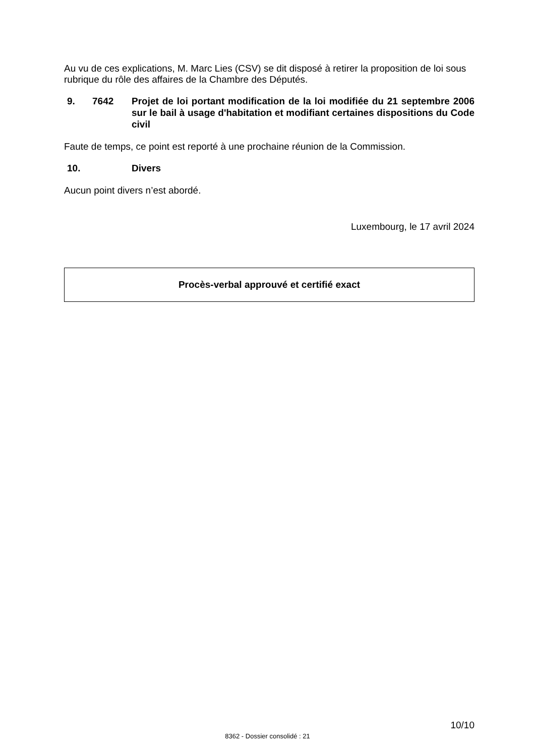Au vu de ces explications, M. Marc Lies (CSV) se dit disposé à retirer la proposition de loi sous rubrique du rôle des affaires de la Chambre des Députés.
9. 7642 Projet de loi portant modification de la loi modifiée du 21 septembre 2006 sur le bail à usage d'habitation et modifiant certaines dispositions du Code civil
Faute de temps, ce point est reporté à une prochaine réunion de la Commission.
10. Divers
Aucun point divers n’est abordé.
Luxembourg, le 17 avril 2024
Procès-verbal approuvé et certifié exact
10/10
8362 - Dossier consolidé : 21